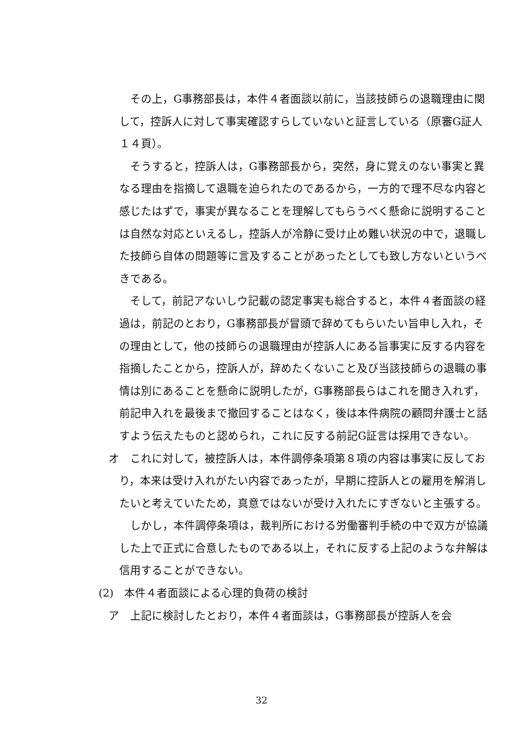その上，G事務部長は，本件４者面談以前に，当該技師らの退職理由に関して，控訴人に対して事実確認すらしていないと証言している（原審G証人１４頁）。
そうすると，控訴人は，G事務部長から，突然，身に覚えのない事実と異なる理由を指摘して退職を迫られたのであるから，一方的で理不尽な内容と感じたはずで，事実が異なることを理解してもらうべく懸命に説明することは自然な対応といえるし，控訴人が冷静に受け止め難い状況の中で，退職した技師ら自体の問題等に言及することがあったとしても致し方ないというべきである。
そして，前記アないしウ記載の認定事実も総合すると，本件４者面談の経過は，前記のとおり，G事務部長が冒頭で辞めてもらいたい旨申し入れ，その理由として，他の技師らの退職理由が控訴人にある旨事実に反する内容を指摘したことから，控訴人が，辞めたくないこと及び当該技師らの退職の事情は別にあることを懸命に説明したが，G事務部長らはこれを聞き入れず，前記申入れを最後まで撤回することはなく，後は本件病院の顧問弁護士と話すよう伝えたものと認められ，これに反する前記G証言は採用できない。
オ　これに対して，被控訴人は，本件調停条項第８項の内容は事実に反しており，本来は受け入れがたい内容であったが，早期に控訴人との雇用を解消したいと考えていたため，真意ではないが受け入れたにすぎないと主張する。
しかし，本件調停条項は，裁判所における労働審判手続の中で双方が協議した上で正式に合意したものである以上，それに反する上記のような弁解は信用することができない。
(2)　本件４者面談による心理的負荷の検討
ア　上記に検討したとおり，本件４者面談は，G事務部長が控訴人を会
32